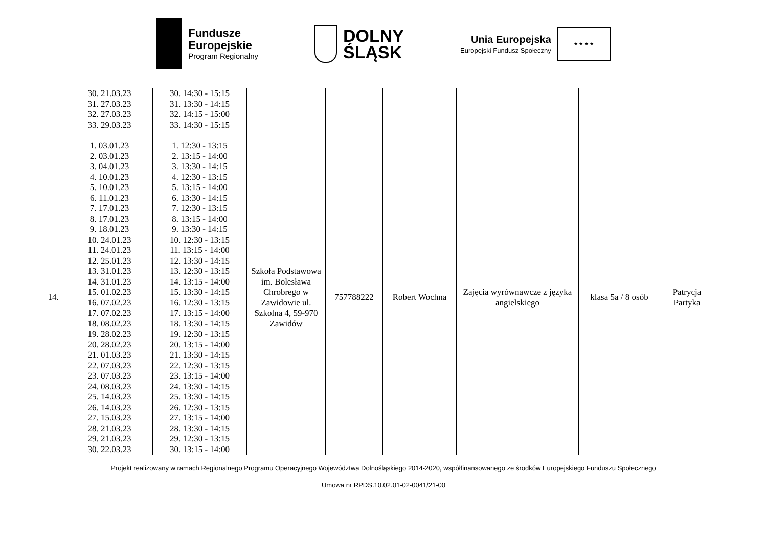Fundusze
Europejskie
Program Regionalny
DOLNY
ŚLĄSK
Unia Europejska
Europejski Fundusz Społeczny
★ ★ ★ ★
| | 30. 21.03.23 31. 27.03.23 32. 27.03.23 33. 29.03.23 | 30. 14:30 - 15:15 31. 13:30 - 14:15 32. 14:15 - 15:00 33. 14:30 - 15:15 | | | | | | |
| 14. | 1. 03.01.23 2. 03.01.23 3. 04.01.23 4. 10.01.23 5. 10.01.23 6. 11.01.23 7. 17.01.23 8. 17.01.23 9. 18.01.23 10. 24.01.23 11. 24.01.23 12. 25.01.23 13. 31.01.23 14. 31.01.23 15. 01.02.23 16. 07.02.23 17. 07.02.23 18. 08.02.23 19. 28.02.23 20. 28.02.23 21. 01.03.23 22. 07.03.23 23. 07.03.23 24. 08.03.23 25. 14.03.23 26. 14.03.23 27. 15.03.23 28. 21.03.23 29. 21.03.23 30. 22.03.23 | 1. 12:30 - 13:15 2. 13:15 - 14:00 3. 13:30 - 14:15 4. 12:30 - 13:15 5. 13:15 - 14:00 6. 13:30 - 14:15 7. 12:30 - 13:15 8. 13:15 - 14:00 9. 13:30 - 14:15 10. 12:30 - 13:15 11. 13:15 - 14:00 12. 13:30 - 14:15 13. 12:30 - 13:15 14. 13:15 - 14:00 15. 13:30 - 14:15 16. 12:30 - 13:15 17. 13:15 - 14:00 18. 13:30 - 14:15 19. 12:30 - 13:15 20. 13:15 - 14:00 21. 13:30 - 14:15 22. 12:30 - 13:15 23. 13:15 - 14:00 24. 13:30 - 14:15 25. 13:30 - 14:15 26. 12:30 - 13:15 27. 13:15 - 14:00 28. 13:30 - 14:15 29. 12:30 - 13:15 30. 13:15 - 14:00 | Szkoła Podstawowa im. Bolesława Chrobrego w Zawidowie ul. Szkolna 4, 59-970 Zawidów | 757788222 | Robert Wochna | Zajęcia wyrównawcze z języka angielskiego | klasa 5a / 8 osób | Patrycja Partyka |
Projekt realizowany w ramach Regionalnego Programu Operacyjnego Województwa Dolnośląskiego 2014-2020, współfinansowanego ze środków Europejskiego Funduszu Społecznego
Umowa nr RPDS.10.02.01-02-0041/21-00